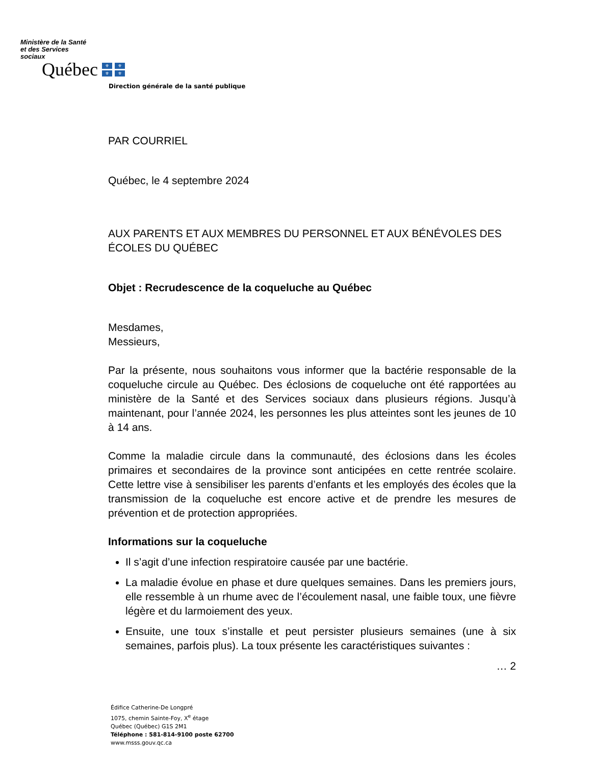Ministère de la Santé
et des Services
sociaux
Québec
⚜ ⚜ ⚜ ⚜
Direction générale de la santé publique
PAR COURRIEL
Québec, le 4 septembre 2024
AUX PARENTS ET AUX MEMBRES DU PERSONNEL ET AUX BÉNÉVOLES DES ÉCOLES DU QUÉBEC
Objet : Recrudescence de la coqueluche au Québec
Mesdames,
Messieurs,
Par la présente, nous souhaitons vous informer que la bactérie responsable de la coqueluche circule au Québec. Des éclosions de coqueluche ont été rapportées au ministère de la Santé et des Services sociaux dans plusieurs régions. Jusqu’à maintenant, pour l’année 2024, les personnes les plus atteintes sont les jeunes de 10 à 14 ans.
Comme la maladie circule dans la communauté, des éclosions dans les écoles primaires et secondaires de la province sont anticipées en cette rentrée scolaire. Cette lettre vise à sensibiliser les parents d’enfants et les employés des écoles que la transmission de la coqueluche est encore active et de prendre les mesures de prévention et de protection appropriées.
Informations sur la coqueluche
Il s’agit d’une infection respiratoire causée par une bactérie.
La maladie évolue en phase et dure quelques semaines. Dans les premiers jours, elle ressemble à un rhume avec de l’écoulement nasal, une faible toux, une fièvre légère et du larmoiement des yeux.
Ensuite, une toux s’installe et peut persister plusieurs semaines (une à six semaines, parfois plus). La toux présente les caractéristiques suivantes :
… 2
Édifice Catherine-De Longpré
1075, chemin Sainte-Foy, X<sup>e</sup> étage
Québec (Québec) G1S 2M1
Téléphone : 581-814-9100 poste 62700
www.msss.gouv.qc.ca